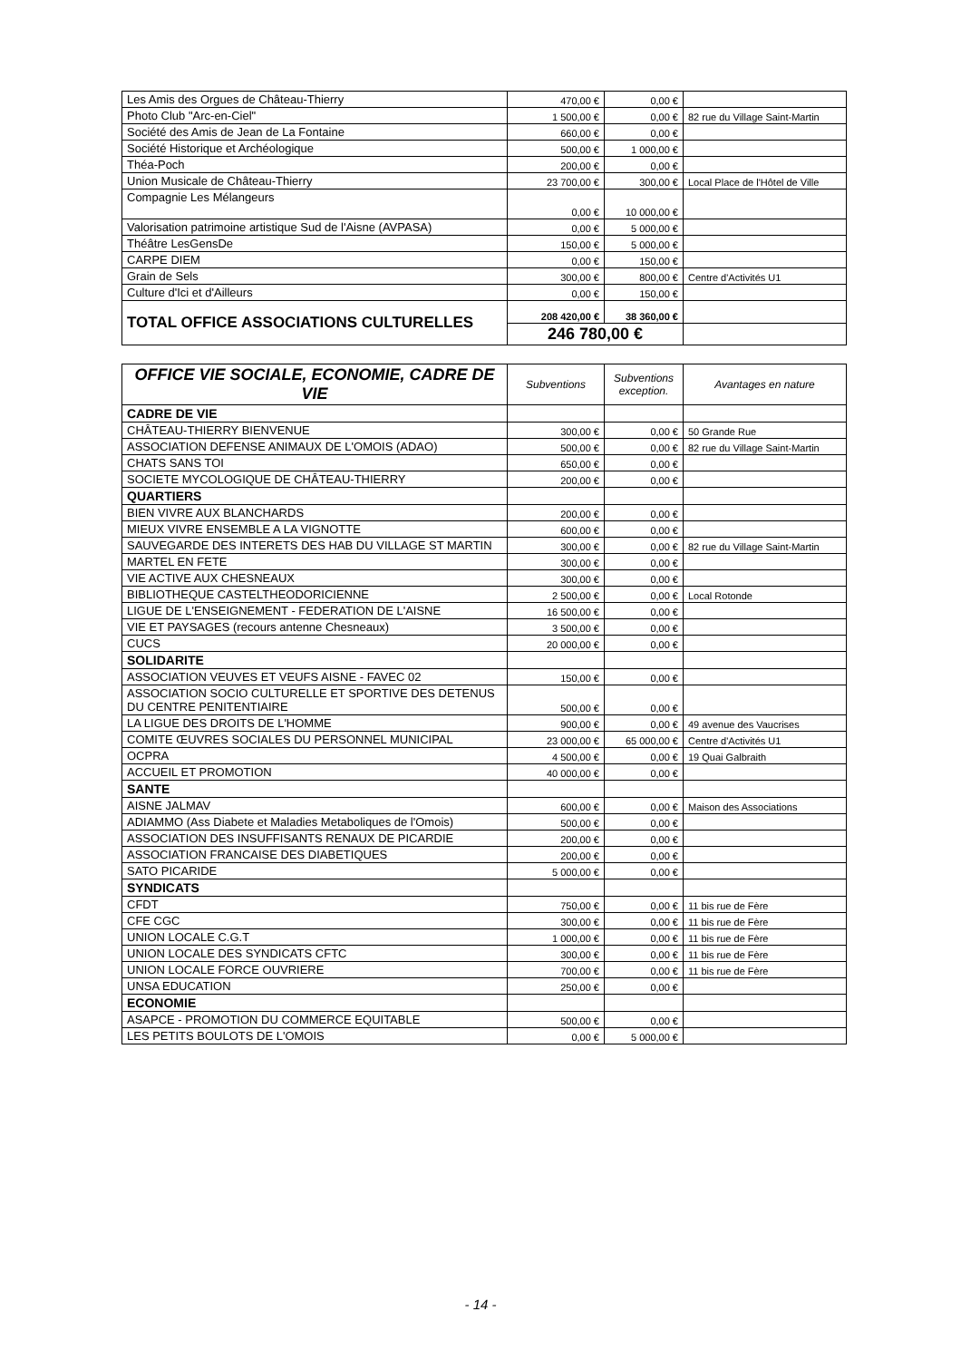| Les Amis des Orgues de Château-Thierry | 470,00 € | 0,00 € | |
| Photo Club "Arc-en-Ciel" | 1 500,00 € | 0,00 € | 82 rue du Village Saint-Martin |
| Société des Amis de Jean de La Fontaine | 660,00 € | 0,00 € | |
| Société Historique et Archéologique | 500,00 € | 1 000,00 € | |
| Théa-Poch | 200,00 € | 0,00 € | |
| Union Musicale de Château-Thierry | 23 700,00 € | 300,00 € | Local Place de l'Hôtel de Ville |
| Compagnie Les Mélangeurs | 0,00 € | 10 000,00 € | |
| Valorisation patrimoine artistique Sud de l'Aisne (AVPASA) | 0,00 € | 5 000,00 € | |
| Théâtre LesGensDe | 150,00 € | 5 000,00 € | |
| CARPE DIEM | 0,00 € | 150,00 € | |
| Grain de Sels | 300,00 € | 800,00 € | Centre d'Activités U1 |
| Culture d'Ici et d'Ailleurs | 0,00 € | 150,00 € | |
| TOTAL OFFICE ASSOCIATIONS CULTURELLES | 208 420,00 € | 38 360,00 € | |
| | 246 780,00 € | | |
| OFFICE VIE SOCIALE, ECONOMIE, CADRE DE VIE | Subventions | Subventions exception. | Avantages en nature |
| --- | --- | --- | --- |
| CADRE DE VIE | | | |
| CHÂTEAU-THIERRY BIENVENUE | 300,00 € | 0,00 € | 50 Grande Rue |
| ASSOCIATION DEFENSE ANIMAUX DE L'OMOIS (ADAO) | 500,00 € | 0,00 € | 82 rue du Village Saint-Martin |
| CHATS SANS TOI | 650,00 € | 0,00 € | |
| SOCIETE MYCOLOGIQUE DE CHÂTEAU-THIERRY | 200,00 € | 0,00 € | |
| QUARTIERS | | | |
| BIEN VIVRE AUX BLANCHARDS | 200,00 € | 0,00 € | |
| MIEUX VIVRE ENSEMBLE A LA VIGNOTTE | 600,00 € | 0,00 € | |
| SAUVEGARDE DES INTERETS DES HAB DU VILLAGE ST MARTIN | 300,00 € | 0,00 € | 82 rue du Village Saint-Martin |
| MARTEL EN FETE | 300,00 € | 0,00 € | |
| VIE ACTIVE AUX CHESNEAUX | 300,00 € | 0,00 € | |
| BIBLIOTHEQUE CASTELTHEODORICIENNE | 2 500,00 € | 0,00 € | Local Rotonde |
| LIGUE DE L'ENSEIGNEMENT - FEDERATION DE L'AISNE | 16 500,00 € | 0,00 € | |
| VIE ET PAYSAGES (recours antenne Chesneaux) | 3 500,00 € | 0,00 € | |
| CUCS | 20 000,00 € | 0,00 € | |
| SOLIDARITE | | | |
| ASSOCIATION VEUVES ET VEUFS AISNE - FAVEC 02 | 150,00 € | 0,00 € | |
| ASSOCIATION SOCIO CULTURELLE ET SPORTIVE DES DETENUS DU CENTRE PENITENTIAIRE | 500,00 € | 0,00 € | |
| LA LIGUE DES DROITS DE L'HOMME | 900,00 € | 0,00 € | 49 avenue des Vaucrises |
| COMITE ŒUVRES SOCIALES DU PERSONNEL MUNICIPAL | 23 000,00 € | 65 000,00 € | Centre d'Activités U1 |
| OCPRA | 4 500,00 € | 0,00 € | 19 Quai Galbraith |
| ACCUEIL ET PROMOTION | 40 000,00 € | 0,00 € | |
| SANTE | | | |
| AISNE JALMAV | 600,00 € | 0,00 € | Maison des Associations |
| ADIAMMO (Ass Diabete et Maladies Metaboliques de l'Omois) | 500,00 € | 0,00 € | |
| ASSOCIATION DES INSUFFISANTS RENAUX DE PICARDIE | 200,00 € | 0,00 € | |
| ASSOCIATION FRANCAISE DES DIABETIQUES | 200,00 € | 0,00 € | |
| SATO PICARIDE | 5 000,00 € | 0,00 € | |
| SYNDICATS | | | |
| CFDT | 750,00 € | 0,00 € | 11 bis rue de Fère |
| CFE CGC | 300,00 € | 0,00 € | 11 bis rue de Fère |
| UNION LOCALE C.G.T | 1 000,00 € | 0,00 € | 11 bis rue de Fère |
| UNION LOCALE DES SYNDICATS CFTC | 300,00 € | 0,00 € | 11 bis rue de Fère |
| UNION LOCALE FORCE OUVRIERE | 700,00 € | 0,00 € | 11 bis rue de Fère |
| UNSA EDUCATION | 250,00 € | 0,00 € | |
| ECONOMIE | | | |
| ASAPCE - PROMOTION DU COMMERCE EQUITABLE | 500,00 € | 0,00 € | |
| LES PETITS BOULOTS DE L'OMOIS | 0,00 € | 5 000,00 € | |
- 14 -